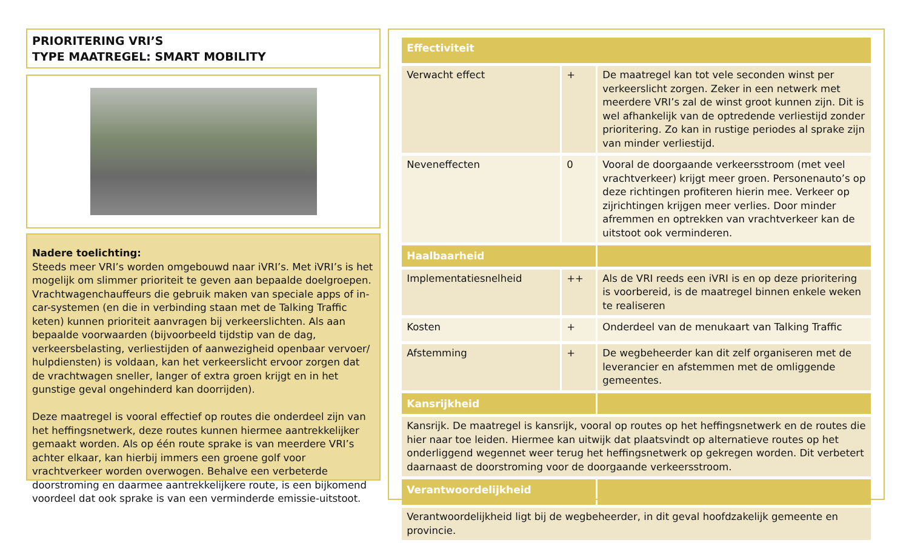PRIORITERING VRI’S
TYPE MAATREGEL: SMART MOBILITY
Nadere toelichting:
Steeds meer VRI’s worden omgebouwd naar iVRI’s. Met iVRI’s is het mogelijk om slimmer prioriteit te geven aan bepaalde doelgroepen. Vrachtwagenchauffeurs die gebruik maken van speciale apps of in-car-systemen (en die in verbinding staan met de Talking Traffic keten) kunnen prioriteit aanvragen bij verkeerslichten. Als aan bepaalde voorwaarden (bijvoorbeeld tijdstip van de dag, verkeersbelasting, verliestijden of aanwezigheid openbaar vervoer/ hulpdiensten) is voldaan, kan het verkeerslicht ervoor zorgen dat de vrachtwagen sneller, langer of extra groen krijgt en in het gunstige geval ongehinderd kan doorrijden).
Deze maatregel is vooral effectief op routes die onderdeel zijn van het heffingsnetwerk, deze routes kunnen hiermee aantrekkelijker gemaakt worden. Als op één route sprake is van meerdere VRI’s achter elkaar, kan hierbij immers een groene golf voor vrachtverkeer worden overwogen. Behalve een verbeterde doorstroming en daarmee aantrekkelijkere route, is een bijkomend voordeel dat ook sprake is van een verminderde emissie-uitstoot.
| Effectiviteit | | |
| --- | --- | --- |
| Verwacht effect | + | De maatregel kan tot vele seconden winst per verkeerslicht zorgen. Zeker in een netwerk met meerdere VRI’s zal de winst groot kunnen zijn. Dit is wel afhankelijk van de optredende verliestijd zonder prioritering. Zo kan in rustige periodes al sprake zijn van minder verliestijd. |
| Neveneffecten | 0 | Vooral de doorgaande verkeersstroom (met veel vrachtverkeer) krijgt meer groen. Personenauto’s op deze richtingen profiteren hierin mee. Verkeer op zijrichtingen krijgen meer verlies. Door minder afremmen en optrekken van vrachtverkeer kan de uitstoot ook verminderen. |
| Haalbaarheid | | |
| Implementatiesnelheid | ++ | Als de VRI reeds een iVRI is en op deze prioritering is voorbereid, is de maatregel binnen enkele weken te realiseren |
| Kosten | + | Onderdeel van de menukaart van Talking Traffic |
| Afstemming | + | De wegbeheerder kan dit zelf organiseren met de leverancier en afstemmen met de omliggende gemeentes. |
| Kansrijkheid | | |
| Kansrijk. De maatregel is kansrijk, vooral op routes op het heffingsnetwerk en de routes die hier naar toe leiden. Hiermee kan uitwijk dat plaatsvindt op alternatieve routes op het onderliggend wegennet weer terug het heffingsnetwerk op gekregen worden. Dit verbetert daarnaast de doorstroming voor de doorgaande verkeersstroom. | | |
| Verantwoordelijkheid | | |
| Verantwoordelijkheid ligt bij de wegbeheerder, in dit geval hoofdzakelijk gemeente en provincie. | | |